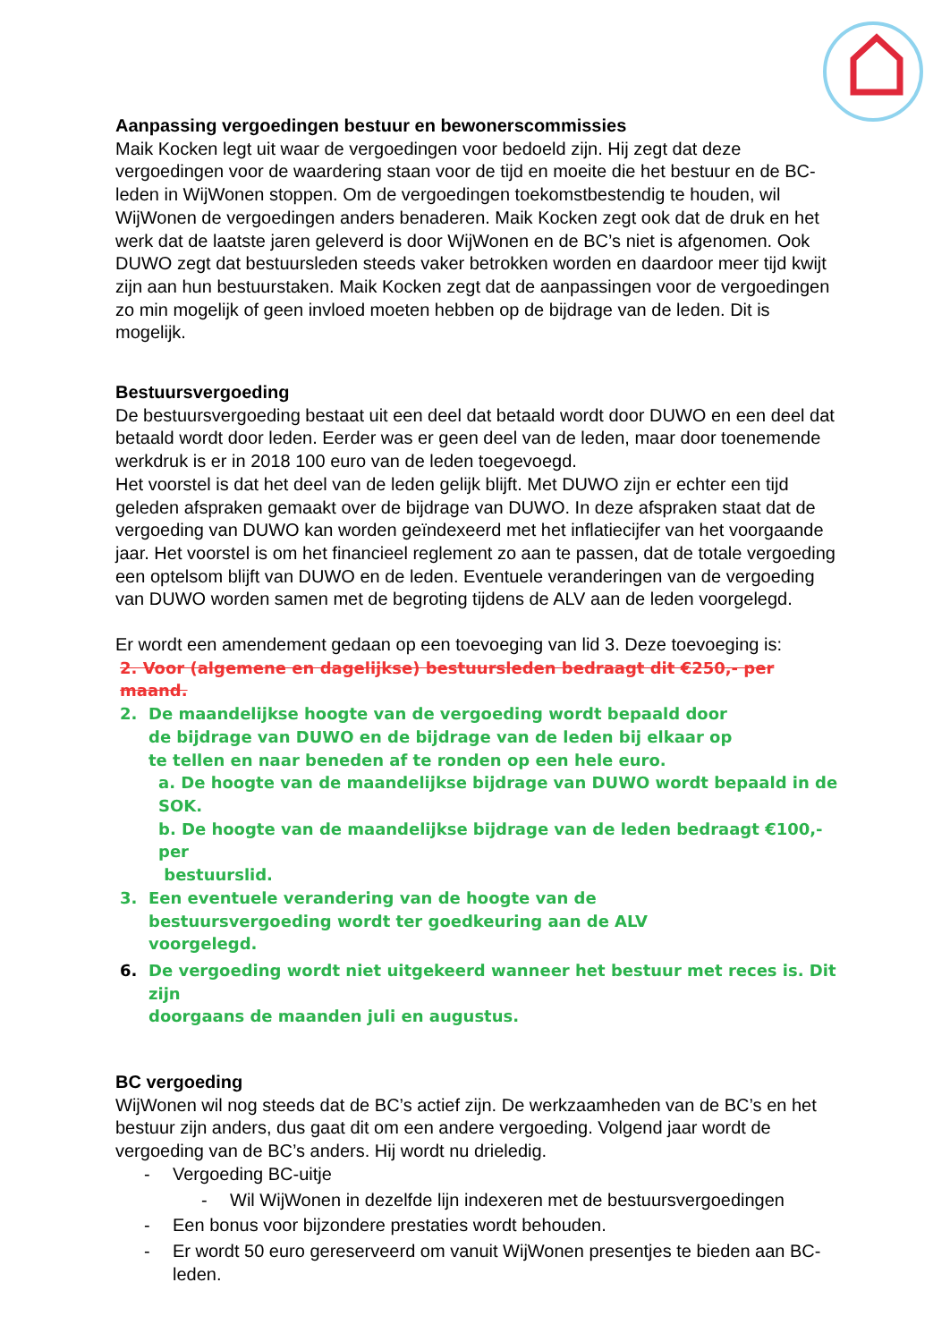Aanpassing vergoedingen bestuur en bewonerscommissies
Maik Kocken legt uit waar de vergoedingen voor bedoeld zijn. Hij zegt dat deze vergoedingen voor de waardering staan voor de tijd en moeite die het bestuur en de BC-leden in WijWonen stoppen. Om de vergoedingen toekomstbestendig te houden, wil WijWonen de vergoedingen anders benaderen. Maik Kocken zegt ook dat de druk en het werk dat de laatste jaren geleverd is door WijWonen en de BC’s niet is afgenomen. Ook DUWO zegt dat bestuursleden steeds vaker betrokken worden en daardoor meer tijd kwijt zijn aan hun bestuurstaken. Maik Kocken zegt dat de aanpassingen voor de vergoedingen zo min mogelijk of geen invloed moeten hebben op de bijdrage van de leden. Dit is mogelijk.
Bestuursvergoeding
De bestuursvergoeding bestaat uit een deel dat betaald wordt door DUWO en een deel dat betaald wordt door leden. Eerder was er geen deel van de leden, maar door toenemende werkdruk is er in 2018 100 euro van de leden toegevoegd.
Het voorstel is dat het deel van de leden gelijk blijft. Met DUWO zijn er echter een tijd geleden afspraken gemaakt over de bijdrage van DUWO. In deze afspraken staat dat de vergoeding van DUWO kan worden geïndexeerd met het inflatiecijfer van het voorgaande jaar. Het voorstel is om het financieel reglement zo aan te passen, dat de totale vergoeding een optelsom blijft van DUWO en de leden. Eventuele veranderingen van de vergoeding van DUWO worden samen met de begroting tijdens de ALV aan de leden voorgelegd.
Er wordt een amendement gedaan op een toevoeging van lid 3. Deze toevoeging is:
2. Voor (algemene en dagelijkse) bestuursleden bedraagt dit €250,- per maand.
2. De maandelijkse hoogte van de vergoeding wordt bepaald door
de bijdrage van DUWO en de bijdrage van de leden bij elkaar op
te tellen en naar beneden af te ronden op een hele euro.
a. De hoogte van de maandelijkse bijdrage van DUWO wordt bepaald in de SOK.
b. De hoogte van de maandelijkse bijdrage van de leden bedraagt €100,- per
bestuurslid.
3. Een eventuele verandering van de hoogte van de
bestuursvergoeding wordt ter goedkeuring aan de ALV
voorgelegd.
6. De vergoeding wordt niet uitgekeerd wanneer het bestuur met reces is. Dit zijn
doorgaans de maanden juli en augustus.
BC vergoeding
WijWonen wil nog steeds dat de BC’s actief zijn. De werkzaamheden van de BC’s en het bestuur zijn anders, dus gaat dit om een andere vergoeding. Volgend jaar wordt de vergoeding van de BC’s anders. Hij wordt nu drieledig.
- Vergoeding BC-uitje
- Wil WijWonen in dezelfde lijn indexeren met de bestuursvergoedingen
- Een bonus voor bijzondere prestaties wordt behouden.
- Er wordt 50 euro gereserveerd om vanuit WijWonen presentjes te bieden aan BC-leden.